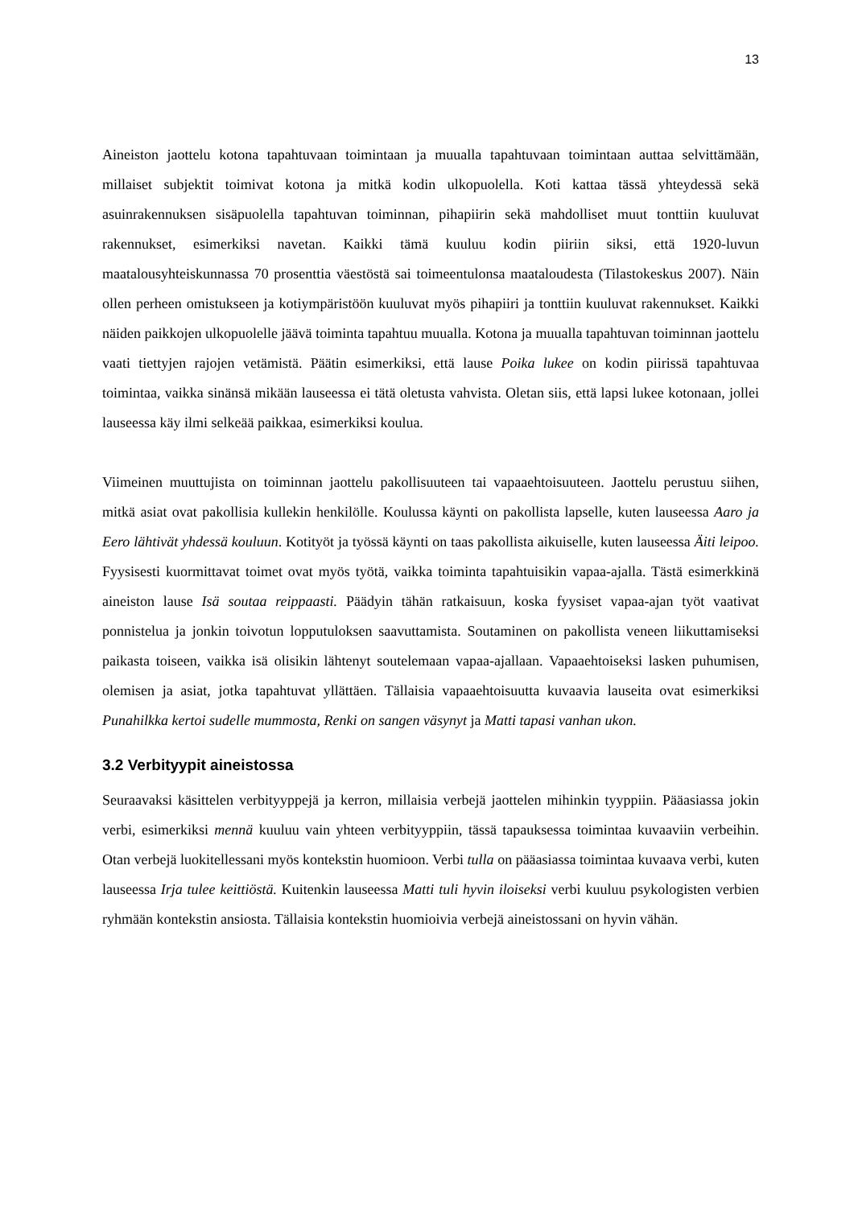13
Aineiston jaottelu kotona tapahtuvaan toimintaan ja muualla tapahtuvaan toimintaan auttaa selvittämään, millaiset subjektit toimivat kotona ja mitkä kodin ulkopuolella. Koti kattaa tässä yhteydessä sekä asuinrakennuksen sisäpuolella tapahtuvan toiminnan, pihapiirin sekä mahdolliset muut tonttiin kuuluvat rakennukset, esimerkiksi navetan. Kaikki tämä kuuluu kodin piiriin siksi, että 1920-luvun maatalousyhteiskunnassa 70 prosenttia väestöstä sai toimeentulonsa maataloudesta (Tilastokeskus 2007). Näin ollen perheen omistukseen ja kotiympäristöön kuuluvat myös pihapiiri ja tonttiin kuuluvat rakennukset. Kaikki näiden paikkojen ulkopuolelle jäävä toiminta tapahtuu muualla. Kotona ja muualla tapahtuvan toiminnan jaottelu vaati tiettyjen rajojen vetämistä. Päätin esimerkiksi, että lause Poika lukee on kodin piirissä tapahtuvaa toimintaa, vaikka sinänsä mikään lauseessa ei tätä oletusta vahvista. Oletan siis, että lapsi lukee kotonaan, jollei lauseessa käy ilmi selkeää paikkaa, esimerkiksi koulua.
Viimeinen muuttujista on toiminnan jaottelu pakollisuuteen tai vapaaehtoisuuteen. Jaottelu perustuu siihen, mitkä asiat ovat pakollisia kullekin henkilölle. Koulussa käynti on pakollista lapselle, kuten lauseessa Aaro ja Eero lähtivät yhdessä kouluun. Kotityöt ja työssä käynti on taas pakollista aikuiselle, kuten lauseessa Äiti leipoo. Fyysisesti kuormittavat toimet ovat myös työtä, vaikka toiminta tapahtuisikin vapaa-ajalla. Tästä esimerkkinä aineiston lause Isä soutaa reippaasti. Päädyin tähän ratkaisuun, koska fyysiset vapaa-ajan työt vaativat ponnistelua ja jonkin toivotun lopputuloksen saavuttamista. Soutaminen on pakollista veneen liikuttamiseksi paikasta toiseen, vaikka isä olisikin lähtenyt soutelemaan vapaa-ajallaan. Vapaaehtoiseksi lasken puhumisen, olemisen ja asiat, jotka tapahtuvat yllättäen. Tällaisia vapaaehtoisuutta kuvaavia lauseita ovat esimerkiksi Punahilkka kertoi sudelle mummosta, Renki on sangen väsynyt ja Matti tapasi vanhan ukon.
3.2 Verbityypit aineistossa
Seuraavaksi käsittelen verbityyppejä ja kerron, millaisia verbejä jaottelen mihinkin tyyppiin. Pääasiassa jokin verbi, esimerkiksi mennä kuuluu vain yhteen verbityyppiin, tässä tapauksessa toimintaa kuvaaviin verbeihin. Otan verbejä luokitellessani myös kontekstin huomioon. Verbi tulla on pääasiassa toimintaa kuvaava verbi, kuten lauseessa Irja tulee keittiöstä. Kuitenkin lauseessa Matti tuli hyvin iloiseksi verbi kuuluu psykologisten verbien ryhmään kontekstin ansiosta. Tällaisia kontekstin huomioivia verbejä aineistossani on hyvin vähän.